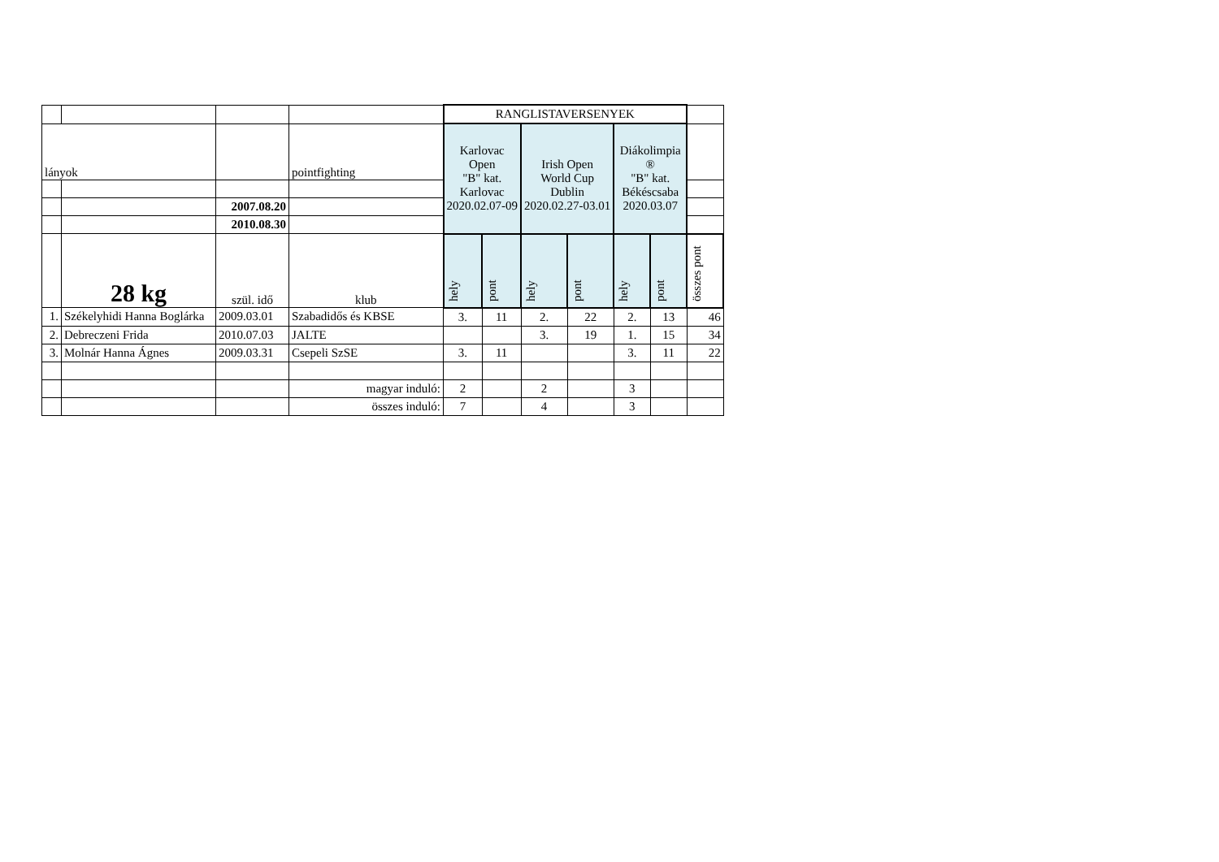| | | | | RANGLISTAVERSENYEK | | | | | | |
| lányok | | | pointfighting | Karlovac Open "B" kat. Karlovac 2020.02.07-09 | | Irish Open World Cup Dublin 2020.02.27-03.01 | | Diákolimpia ® "B" kat. Békéscsaba 2020.03.07 | | |
| | | 2007.08.20 | | | | | | | | |
| | | 2010.08.30 | | | | | | | | |
| | 28 kg | szül. idő | klub | hely | pont | hely | pont | hely | pont | összes pont |
| 1. | Székelyhidi Hanna Boglárka | 2009.03.01 | Szabadidős és KBSE | 3. | 11 | 2. | 22 | 2. | 13 | 46 |
| 2. | Debreczeni Frida | 2010.07.03 | JALTE | | | 3. | 19 | 1. | 15 | 34 |
| 3. | Molnár Hanna Ágnes | 2009.03.31 | Csepeli SzSE | 3. | 11 | | | 3. | 11 | 22 |
| | | | magyar induló: | 2 | | 2 | | 3 | | |
| | | | összes induló: | 7 | | 4 | | 3 | | |